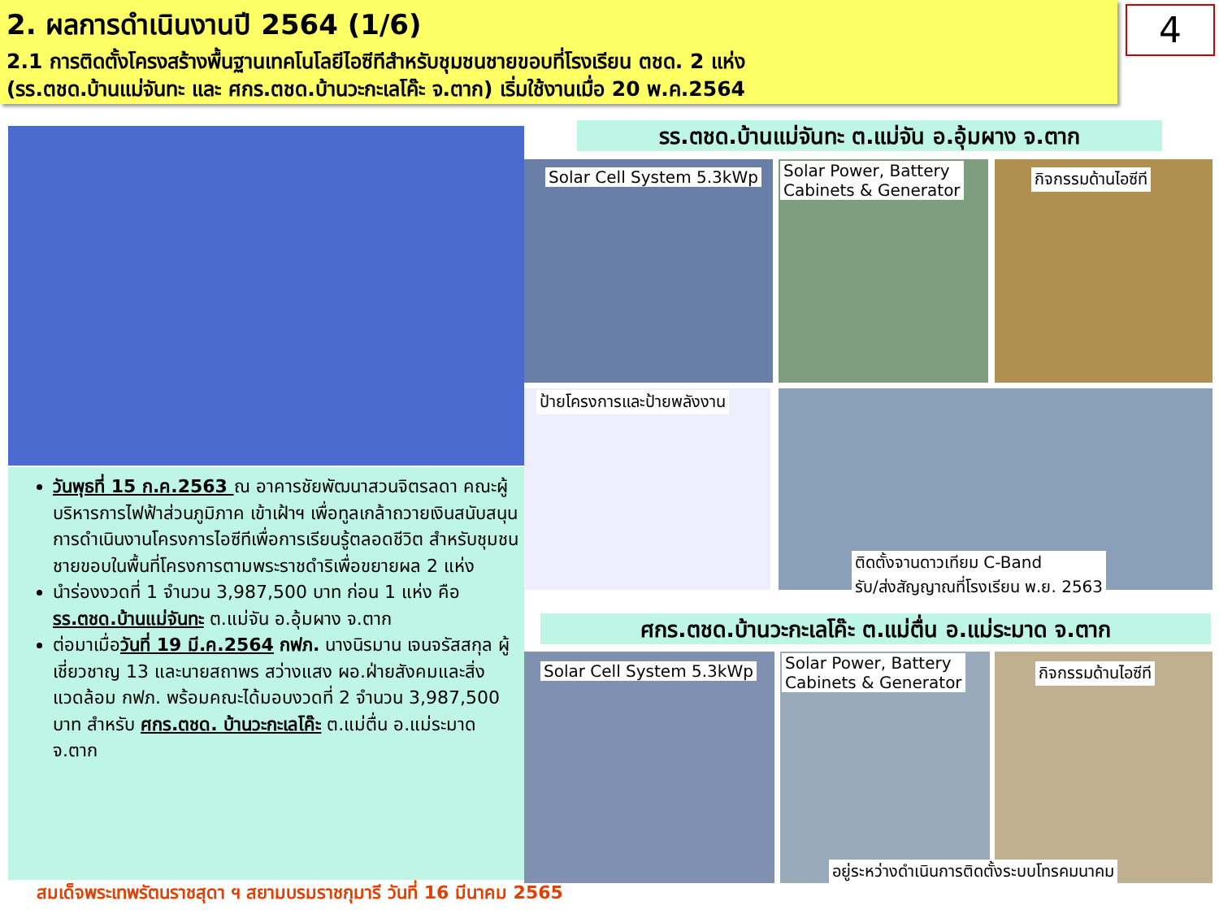2. ผลการดำเนินงานปี 2564 (1/6)
2.1 การติดตั้งโครงสร้างพื้นฐานเทคโนโลยีไอซีทีสำหรับชุมชนชายขอบที่โรงเรียน ตชด. 2 แห่ง
(รร.ตชด.บ้านแม่จันทะ และ ศกร.ตชด.บ้านวะกะเลโค๊ะ จ.ตาก) เริ่มใช้งานเมื่อ 20 พ.ค.2564
4
รร.ตชด.บ้านแม่จันทะ ต.แม่จัน อ.อุ้มผาง จ.ตาก
Solar Cell System 5.3kWp
Solar Power, Battery
Cabinets & Generator
กิจกรรมด้านไอซีที
ป้ายโครงการและป้ายพลังงาน
ติดตั้งจานดาวเทียม C-Band
รับ/ส่งสัญญาณที่โรงเรียน พ.ย. 2563
ศกร.ตชด.บ้านวะกะเลโค๊ะ ต.แม่ตื่น อ.แม่ระมาด จ.ตาก
Solar Cell System 5.3kWp
Solar Power, Battery
Cabinets & Generator
กิจกรรมด้านไอซีที
อยู่ระหว่างดำเนินการติดตั้งระบบโทรคมนาคม
วันพุธที่ 15 ก.ค.2563 ณ อาคารชัยพัฒนาสวนจิตรลดา คณะผู้บริหารการไฟฟ้าส่วนภูมิภาค เข้าเฝ้าฯ เพื่อทูลเกล้าถวายเงินสนับสนุนการดำเนินงานโครงการไอซีทีเพื่อการเรียนรู้ตลอดชีวิต สำหรับชุมชนชายขอบในพื้นที่โครงการตามพระราชดำริเพื่อขยายผล 2 แห่ง
นำร่องงวดที่ 1 จำนวน 3,987,500 บาท ก่อน 1 แห่ง คือ รร.ตชด.บ้านแม่จันทะ ต.แม่จัน อ.อุ้มผาง จ.ตาก
ต่อมาเมื่อวันที่ 19 มี.ค.2564 กฟภ. นางนิรมาน เจนจรัสสกุล ผู้เชี่ยวชาญ 13 และนายสถาพร สว่างแสง ผอ.ฝ่ายสังคมและสิ่งแวดล้อม กฟภ. พร้อมคณะได้มอบงวดที่ 2 จำนวน 3,987,500 บาท สำหรับ ศกร.ตชด. บ้านวะกะเลโค๊ะ ต.แม่ตื่น อ.แม่ระมาด จ.ตาก
สมเด็จพระเทพรัตนราชสุดา ฯ สยามบรมราชกุมารี วันที่ 16 มีนาคม 2565